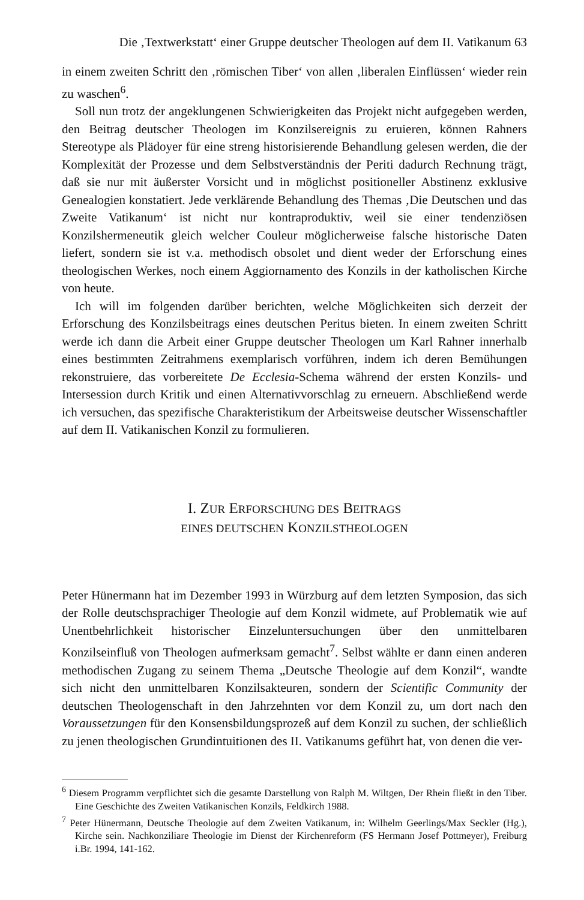Die ‚Textwerkstatt‘ einer Gruppe deutscher Theologen auf dem II. Vatikanum 63
in einem zweiten Schritt den ‚römischen Tiber‘ von allen ‚liberalen Einflüssen‘ wieder rein zu waschen<sup>6</sup>.
Soll nun trotz der angeklungenen Schwierigkeiten das Projekt nicht aufgegeben werden, den Beitrag deutscher Theologen im Konzilsereignis zu eruieren, können Rahners Stereotype als Plädoyer für eine streng historisierende Behandlung gelesen werden, die der Komplexität der Prozesse und dem Selbstverständnis der Periti dadurch Rechnung trägt, daß sie nur mit äußerster Vorsicht und in möglichst positioneller Abstinenz exklusive Genealogien konstatiert. Jede verklärende Behandlung des Themas ‚Die Deutschen und das Zweite Vatikanum‘ ist nicht nur kontraproduktiv, weil sie einer tendenziösen Konzilshermeneutik gleich welcher Couleur möglicherweise falsche historische Daten liefert, sondern sie ist v.a. methodisch obsolet und dient weder der Erforschung eines theologischen Werkes, noch einem Aggiornamento des Konzils in der katholischen Kirche von heute.
Ich will im folgenden darüber berichten, welche Möglichkeiten sich derzeit der Erforschung des Konzilsbeitrags eines deutschen Peritus bieten. In einem zweiten Schritt werde ich dann die Arbeit einer Gruppe deutscher Theologen um Karl Rahner innerhalb eines bestimmten Zeitrahmens exemplarisch vorführen, indem ich deren Bemühungen rekonstruiere, das vorbereitete De Ecclesia-Schema während der ersten Konzils- und Intersession durch Kritik und einen Alternativvorschlag zu erneuern. Abschließend werde ich versuchen, das spezifische Charakteristikum der Arbeitsweise deutscher Wissenschaftler auf dem II. Vatikanischen Konzil zu formulieren.
I. ZUR ERFORSCHUNG DES BEITRAGS
EINES DEUTSCHEN KONZILSTHEOLOGEN
Peter Hünermann hat im Dezember 1993 in Würzburg auf dem letzten Symposion, das sich der Rolle deutschsprachiger Theologie auf dem Konzil widmete, auf Problematik wie auf Unentbehrlichkeit historischer Einzeluntersuchungen über den unmittelbaren Konzilseinfluß von Theologen aufmerksam gemacht<sup>7</sup>. Selbst wählte er dann einen anderen methodischen Zugang zu seinem Thema „Deutsche Theologie auf dem Konzil“, wandte sich nicht den unmittelbaren Konzilsakteuren, sondern der Scientific Community der deutschen Theologenschaft in den Jahrzehnten vor dem Konzil zu, um dort nach den Voraussetzungen für den Konsensbildungsprozeß auf dem Konzil zu suchen, der schließlich zu jenen theologischen Grundintuitionen des II. Vatikanums geführt hat, von denen die ver-
<sup>6</sup> Diesem Programm verpflichtet sich die gesamte Darstellung von Ralph M. Wiltgen, Der Rhein fließt in den Tiber. Eine Geschichte des Zweiten Vatikanischen Konzils, Feldkirch 1988.
<sup>7</sup> Peter Hünermann, Deutsche Theologie auf dem Zweiten Vatikanum, in: Wilhelm Geerlings/Max Seckler (Hg.), Kirche sein. Nachkonziliare Theologie im Dienst der Kirchenreform (FS Hermann Josef Pottmeyer), Freiburg i.Br. 1994, 141-162.